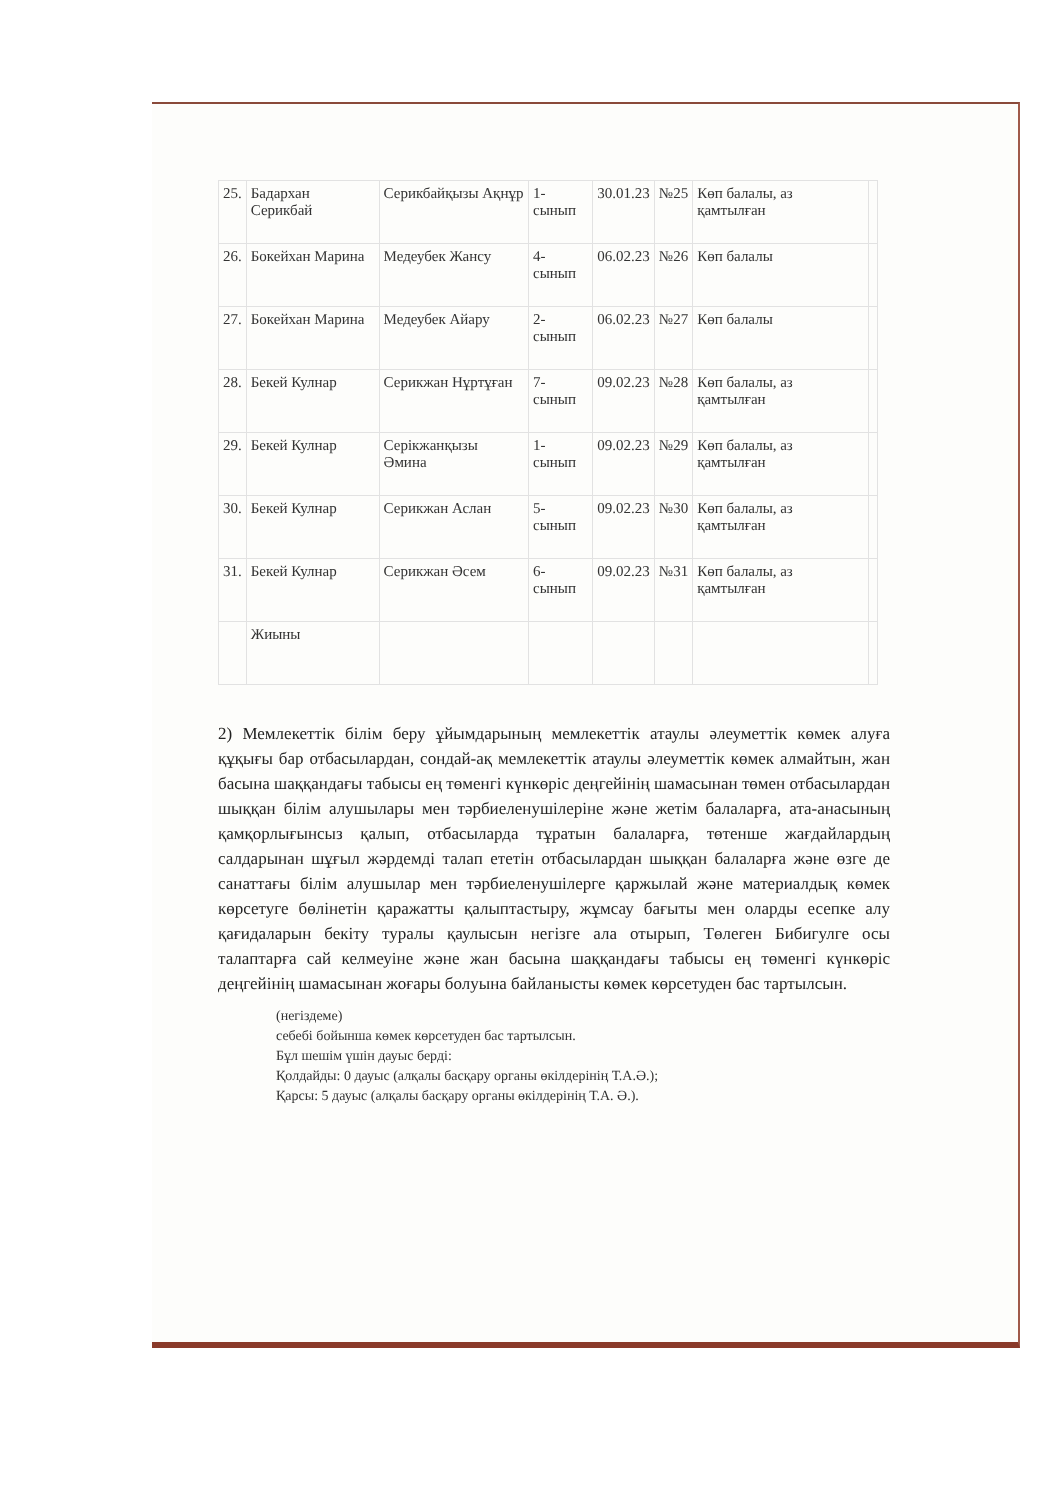| 25. | Бадархан Серикбай | Серикбайқызы Ақнұр | 1-сынып | 30.01.23 | №25 | Көп балалы, аз қамтылған | |
| 26. | Бокейхан Марина | Медеубек Жансу | 4-сынып | 06.02.23 | №26 | Көп балалы | |
| 27. | Бокейхан Марина | Медеубек Айару | 2-сынып | 06.02.23 | №27 | Көп балалы | |
| 28. | Бекей Кулнар | Серикжан Нұртұған | 7-сынып | 09.02.23 | №28 | Көп балалы, аз қамтылған | |
| 29. | Бекей Кулнар | Серікжанқызы Әмина | 1-сынып | 09.02.23 | №29 | Көп балалы, аз қамтылған | |
| 30. | Бекей Кулнар | Серикжан Аслан | 5-сынып | 09.02.23 | №30 | Көп балалы, аз қамтылған | |
| 31. | Бекей Кулнар | Серикжан Әсем | 6-сынып | 09.02.23 | №31 | Көп балалы, аз қамтылған | |
| | Жиыны | | | | | | |
2) Мемлекеттік білім беру ұйымдарының мемлекеттік атаулы әлеуметтік көмек алуға құқығы бар отбасылардан, сондай-ақ мемлекеттік атаулы әлеуметтік көмек алмайтын, жан басына шаққандағы табысы ең төменгі күнкөріс деңгейінің шамасынан төмен отбасылардан шыққан білім алушылары мен тәрбиеленушілеріне және жетім балаларға, ата-анасының қамқорлығынсыз қалып, отбасыларда тұратын балаларға, төтенше жағдайлардың салдарынан шұғыл жәрдемді талап ететін отбасылардан шыққан балаларға және өзге де санаттағы білім алушылар мен тәрбиеленушілерге қаржылай және материалдық көмек көрсетуге бөлінетін қаражатты қалыптастыру, жұмсау бағыты мен оларды есепке алу қағидаларын бекіту туралы қаулысын негізге ала отырып, Төлеген Бибигулге осы талаптарға сай келмеуіне және жан басына шаққандағы табысы ең төменгі күнкөріс деңгейінің шамасынан жоғары болуына байланысты көмек көрсетуден бас тартылсын.
(негіздеме)
себебі бойынша көмек көрсетуден бас тартылсын.
Бұл шешім үшін дауыс берді:
Қолдайды: 0 дауыс (алқалы басқару органы өкілдерінің Т.А.Ә.);
Қарсы: 5 дауыс (алқалы басқару органы өкілдерінің Т.А. Ә.).